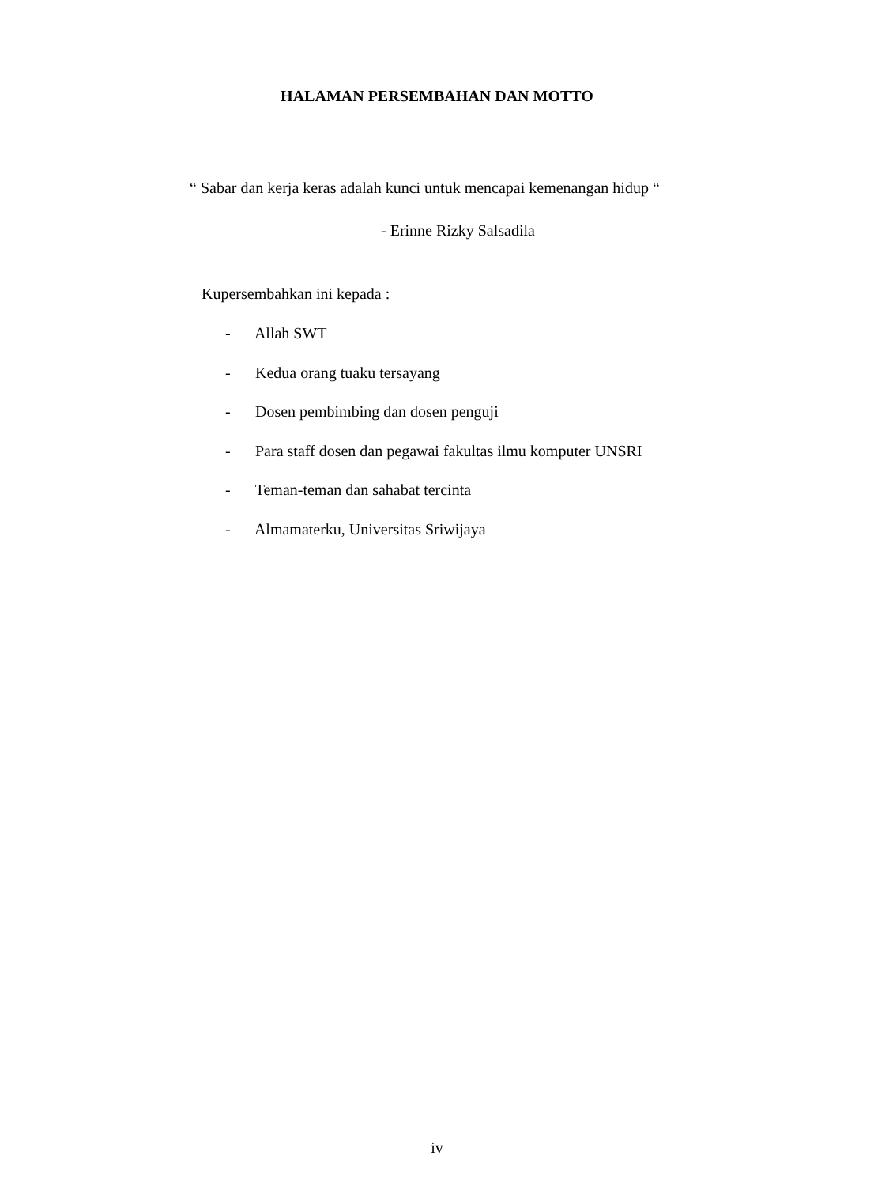HALAMAN PERSEMBAHAN DAN MOTTO
“ Sabar dan kerja keras adalah kunci untuk mencapai kemenangan hidup “
- Erinne Rizky Salsadila
Kupersembahkan ini kepada :
- Allah SWT
- Kedua orang tuaku tersayang
- Dosen pembimbing dan dosen penguji
- Para staff dosen dan pegawai fakultas ilmu komputer UNSRI
- Teman-teman dan sahabat tercinta
- Almamaterku, Universitas Sriwijaya
iv